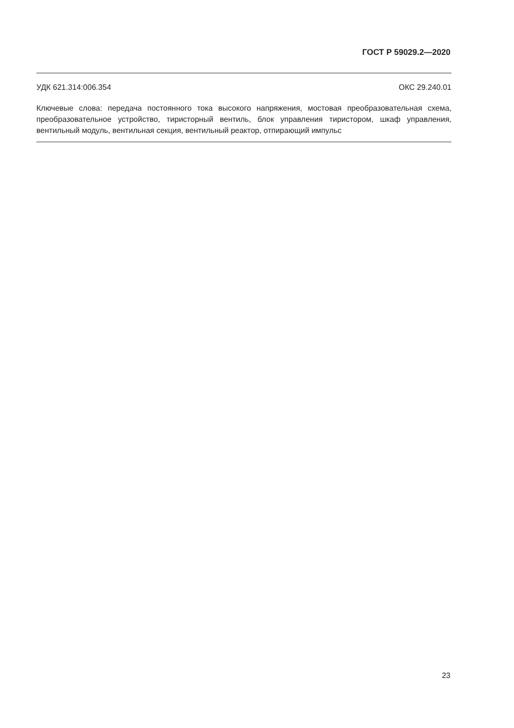ГОСТ Р 59029.2—2020
УДК 621.314:006.354 ОКС 29.240.01
Ключевые слова: передача постоянного тока высокого напряжения, мостовая преобразовательная схема, преобразовательное устройство, тиристорный вентиль, блок управления тиристором, шкаф управления, вентильный модуль, вентильная секция, вентильный реактор, отпирающий импульс
23